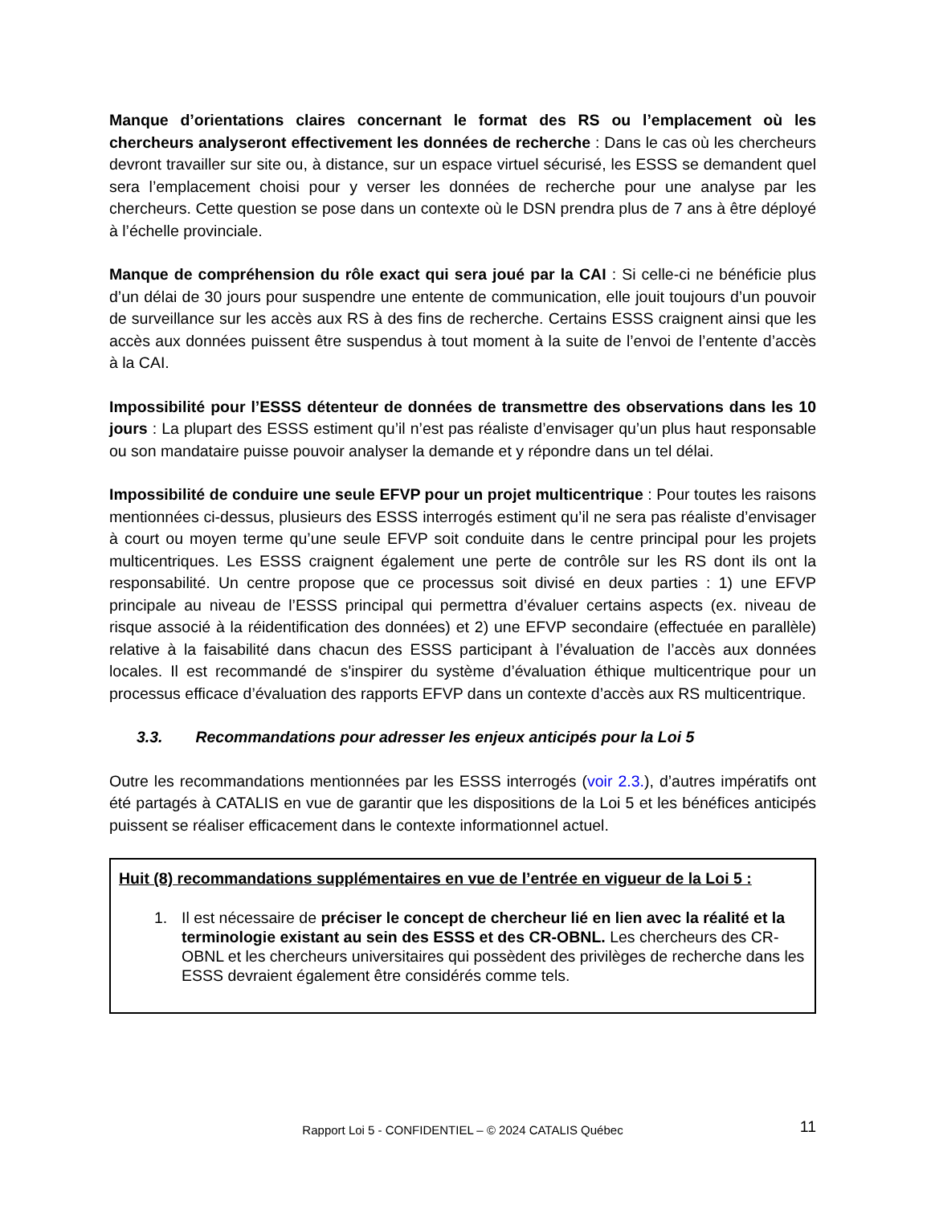Manque d’orientations claires concernant le format des RS ou l’emplacement où les chercheurs analyseront effectivement les données de recherche : Dans le cas où les chercheurs devront travailler sur site ou, à distance, sur un espace virtuel sécurisé, les ESSS se demandent quel sera l’emplacement choisi pour y verser les données de recherche pour une analyse par les chercheurs. Cette question se pose dans un contexte où le DSN prendra plus de 7 ans à être déployé à l’échelle provinciale.
Manque de compréhension du rôle exact qui sera joué par la CAI : Si celle-ci ne bénéficie plus d’un délai de 30 jours pour suspendre une entente de communication, elle jouit toujours d’un pouvoir de surveillance sur les accès aux RS à des fins de recherche. Certains ESSS craignent ainsi que les accès aux données puissent être suspendus à tout moment à la suite de l’envoi de l’entente d’accès à la CAI.
Impossibilité pour l’ESSS détenteur de données de transmettre des observations dans les 10 jours : La plupart des ESSS estiment qu’il n’est pas réaliste d’envisager qu’un plus haut responsable ou son mandataire puisse pouvoir analyser la demande et y répondre dans un tel délai.
Impossibilité de conduire une seule EFVP pour un projet multicentrique : Pour toutes les raisons mentionnées ci-dessus, plusieurs des ESSS interrogés estiment qu’il ne sera pas réaliste d’envisager à court ou moyen terme qu’une seule EFVP soit conduite dans le centre principal pour les projets multicentriques. Les ESSS craignent également une perte de contrôle sur les RS dont ils ont la responsabilité. Un centre propose que ce processus soit divisé en deux parties : 1) une EFVP principale au niveau de l’ESSS principal qui permettra d’évaluer certains aspects (ex. niveau de risque associé à la réidentification des données) et 2) une EFVP secondaire (effectuée en parallèle) relative à la faisabilité dans chacun des ESSS participant à l’évaluation de l’accès aux données locales. Il est recommandé de s'inspirer du système d’évaluation éthique multicentrique pour un processus efficace d’évaluation des rapports EFVP dans un contexte d’accès aux RS multicentrique.
3.3. Recommandations pour adresser les enjeux anticipés pour la Loi 5
Outre les recommandations mentionnées par les ESSS interrogés (voir 2.3.), d’autres impératifs ont été partagés à CATALIS en vue de garantir que les dispositions de la Loi 5 et les bénéfices anticipés puissent se réaliser efficacement dans le contexte informationnel actuel.
Huit (8) recommandations supplémentaires en vue de l’entrée en vigueur de la Loi 5 :
1. Il est nécessaire de préciser le concept de chercheur lié en lien avec la réalité et la terminologie existant au sein des ESSS et des CR-OBNL. Les chercheurs des CR-OBNL et les chercheurs universitaires qui possèdent des privilèges de recherche dans les ESSS devraient également être considérés comme tels.
Rapport Loi 5 - CONFIDENTIEL – © 2024 CATALIS Québec
11